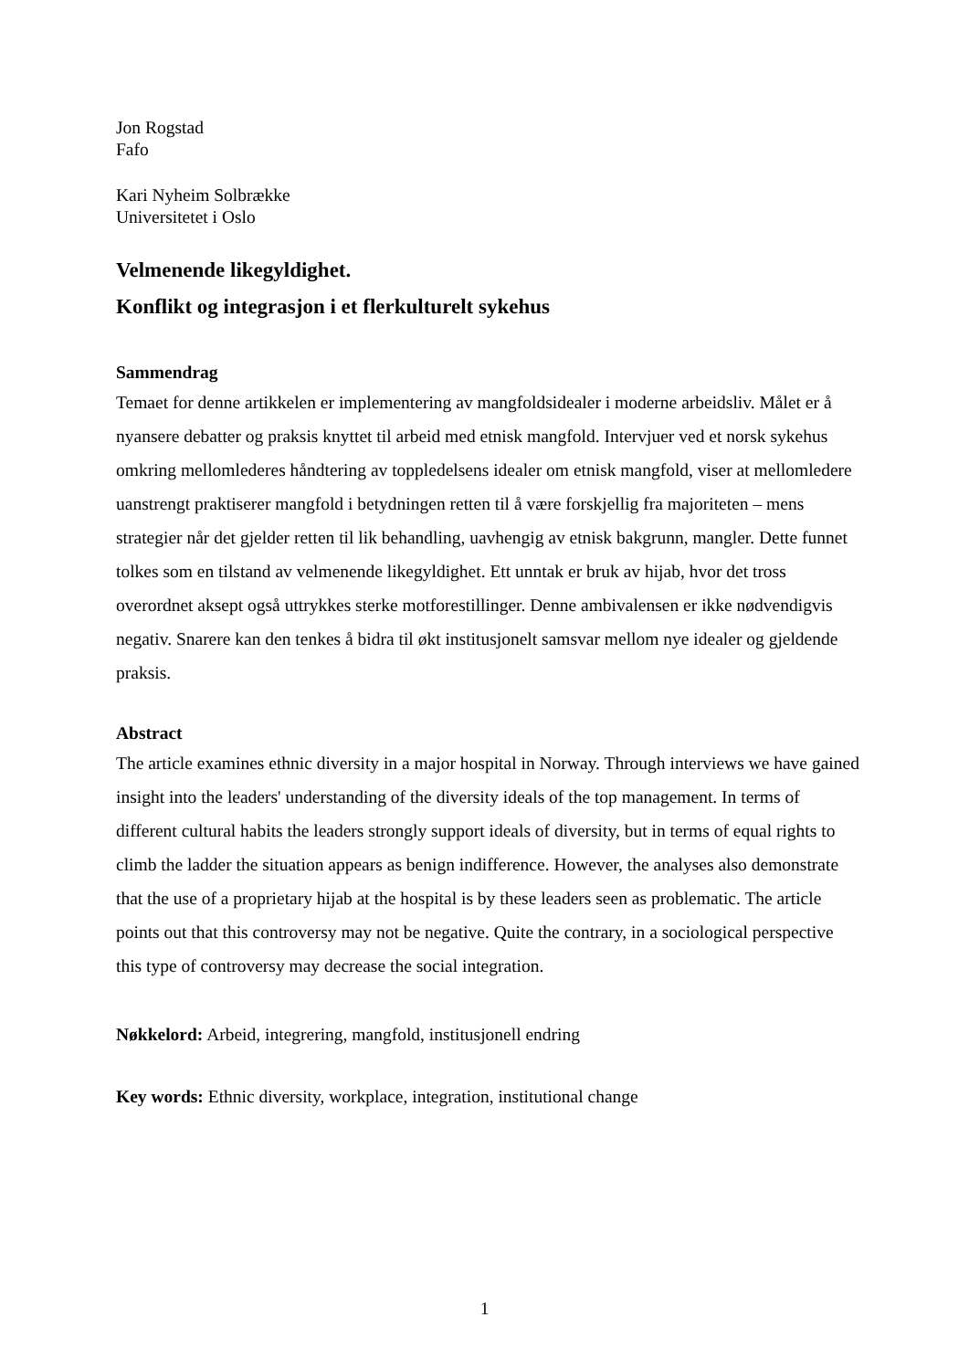Jon Rogstad
Fafo
Kari Nyheim Solbrække
Universitetet i Oslo
Velmenende likegyldighet.
Konflikt og integrasjon i et flerkulturelt sykehus
Sammendrag
Temaet for denne artikkelen er implementering av mangfoldsidealer i moderne arbeidsliv. Målet er å nyansere debatter og praksis knyttet til arbeid med etnisk mangfold. Intervjuer ved et norsk sykehus omkring mellomlederes håndtering av toppledelsens idealer om etnisk mangfold, viser at mellomledere uanstrengt praktiserer mangfold i betydningen retten til å være forskjellig fra majoriteten – mens strategier når det gjelder retten til lik behandling, uavhengig av etnisk bakgrunn, mangler. Dette funnet tolkes som en tilstand av velmenende likegyldighet. Ett unntak er bruk av hijab, hvor det tross overordnet aksept også uttrykkes sterke motforestillinger. Denne ambivalensen er ikke nødvendigvis negativ. Snarere kan den tenkes å bidra til økt institusjonelt samsvar mellom nye idealer og gjeldende praksis.
Abstract
The article examines ethnic diversity in a major hospital in Norway. Through interviews we have gained insight into the leaders' understanding of the diversity ideals of the top management. In terms of different cultural habits the leaders strongly support ideals of diversity, but in terms of equal rights to climb the ladder the situation appears as benign indifference. However, the analyses also demonstrate that the use of a proprietary hijab at the hospital is by these leaders seen as problematic. The article points out that this controversy may not be negative. Quite the contrary, in a sociological perspective this type of controversy may decrease the social integration.
Nøkkelord: Arbeid, integrering, mangfold, institusjonell endring
Key words: Ethnic diversity, workplace, integration, institutional change
1